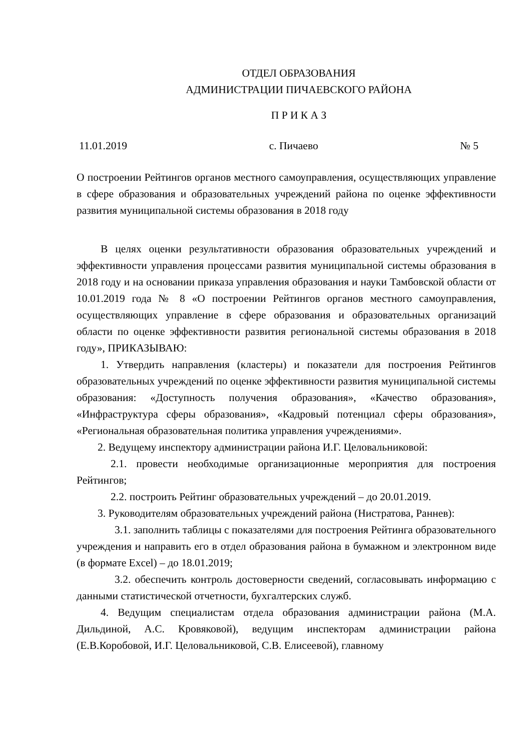ОТДЕЛ ОБРАЗОВАНИЯ
АДМИНИСТРАЦИИ ПИЧАЕВСКОГО РАЙОНА
П Р И К А З
11.01.2019 с. Пичаево № 5
О построении Рейтингов органов местного самоуправления, осуществляющих управление в сфере образования и образовательных учреждений района по оценке эффективности развития муниципальной системы образования в 2018 году
В целях оценки результативности образования образовательных учреждений и эффективности управления процессами развития муниципальной системы образования в 2018 году и на основании приказа управления образования и науки Тамбовской области от 10.01.2019 года № 8 «О построении Рейтингов органов местного самоуправления, осуществляющих управление в сфере образования и образовательных организаций области по оценке эффективности развития региональной системы образования в 2018 году», ПРИКАЗЫВАЮ:
1. Утвердить направления (кластеры) и показатели для построения Рейтингов образовательных учреждений по оценке эффективности развития муниципальной системы образования: «Доступность получения образования», «Качество образования», «Инфраструктура сферы образования», «Кадровый потенциал сферы образования», «Региональная образовательная политика управления учреждениями».
2. Ведущему инспектору администрации района И.Г. Целовальниковой:
2.1. провести необходимые организационные мероприятия для построения Рейтингов;
2.2. построить Рейтинг образовательных учреждений – до 20.01.2019.
3. Руководителям образовательных учреждений района (Нистратова, Раннев):
3.1. заполнить таблицы с показателями для построения Рейтинга образовательного учреждения и направить его в отдел образования района в бумажном и электронном виде (в формате Excel) – до 18.01.2019;
3.2. обеспечить контроль достоверности сведений, согласовывать информацию с данными статистической отчетности, бухгалтерских служб.
4. Ведущим специалистам отдела образования администрации района (М.А. Дильдиной, А.С. Кровяковой), ведущим инспекторам администрации района (Е.В.Коробовой, И.Г. Целовальниковой, С.В. Елисеевой), главному